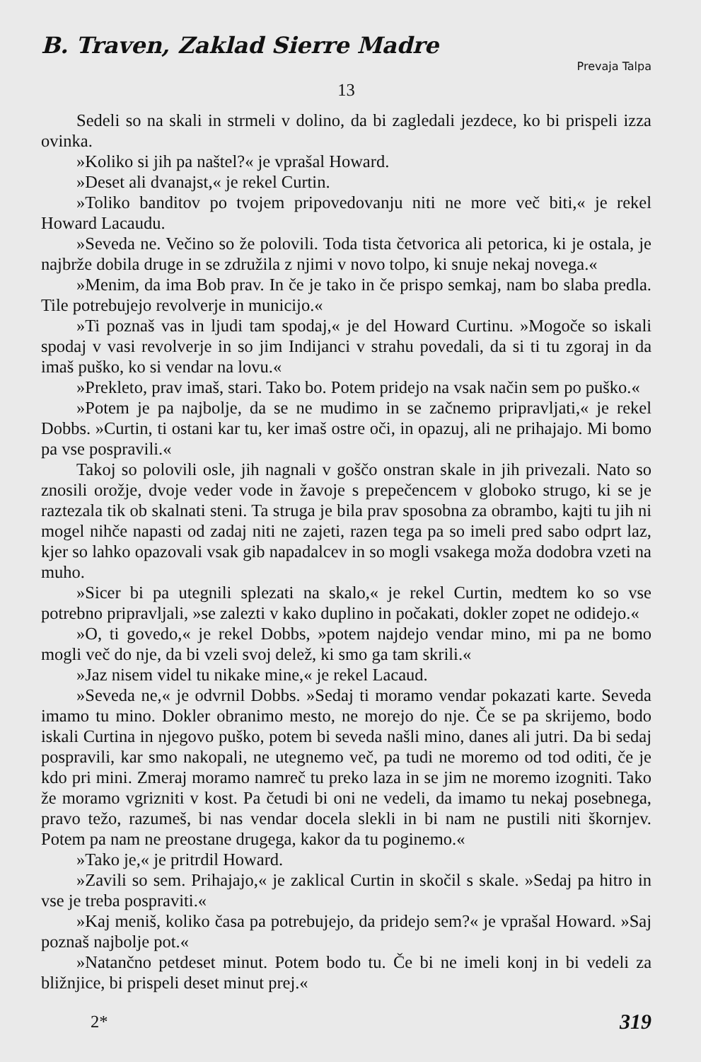B. Traven, Zaklad Sierre Madre
Prevaja Talpa
13
Sedeli so na skali in strmeli v dolino, da bi zagledali jezdece, ko bi prispeli izza ovinka.
»Koliko si jih pa naštel?« je vprašal Howard.
»Deset ali dvanajst,« je rekel Curtin.
»Toliko banditov po tvojem pripovedovanju niti ne more več biti,« je rekel Howard Lacaudu.
»Seveda ne. Večino so že polovili. Toda tista četvorica ali petorica, ki je ostala, je najbrže dobila druge in se združila z njimi v novo tolpo, ki snuje nekaj novega.«
»Menim, da ima Bob prav. In če je tako in če prispo semkaj, nam bo slaba predla. Tile potrebujejo revolverje in municijo.«
»Ti poznaš vas in ljudi tam spodaj,« je del Howard Curtinu. »Mogoče so iskali spodaj v vasi revolverje in so jim Indijanci v strahu povedali, da si ti tu zgoraj in da imaš puško, ko si vendar na lovu.«
»Prekleto, prav imaš, stari. Tako bo. Potem pridejo na vsak način sem po puško.«
»Potem je pa najbolje, da se ne mudimo in se začnemo pripravljati,« je rekel Dobbs. »Curtin, ti ostani kar tu, ker imaš ostre oči, in opazuj, ali ne prihajajo. Mi bomo pa vse pospravili.«
Takoj so polovili osle, jih nagnali v goščo onstran skale in jih privezali. Nato so znosili orožje, dvoje veder vode in žavoje s prepečencem v globoko strugo, ki se je raztezala tik ob skalnati steni. Ta struga je bila prav sposobna za obrambo, kajti tu jih ni mogel nihče napasti od zadaj niti ne zajeti, razen tega pa so imeli pred sabo odprt laz, kjer so lahko opazovali vsak gib napadalcev in so mogli vsakega moža dodobra vzeti na muho.
»Sicer bi pa utegnili splezati na skalo,« je rekel Curtin, medtem ko so vse potrebno pripravljali, »se zalezti v kako duplino in počakati, dokler zopet ne odidejo.«
»O, ti govedo,« je rekel Dobbs, »potem najdejo vendar mino, mi pa ne bomo mogli več do nje, da bi vzeli svoj delež, ki smo ga tam skrili.«
»Jaz nisem videl tu nikake mine,« je rekel Lacaud.
»Seveda ne,« je odvrnil Dobbs. »Sedaj ti moramo vendar pokazati karte. Seveda imamo tu mino. Dokler obranimo mesto, ne morejo do nje. Če se pa skrijemo, bodo iskali Curtina in njegovo puško, potem bi seveda našli mino, danes ali jutri. Da bi sedaj pospravili, kar smo nakopali, ne utegnemo več, pa tudi ne moremo od tod oditi, če je kdo pri mini. Zmeraj moramo namreč tu preko laza in se jim ne moremo izogniti. Tako že moramo vgrizniti v kost. Pa četudi bi oni ne vedeli, da imamo tu nekaj posebnega, pravo težo, razumeš, bi nas vendar docela slekli in bi nam ne pustili niti škornjev. Potem pa nam ne preostane drugega, kakor da tu poginemo.«
»Tako je,« je pritrdil Howard.
»Zavili so sem. Prihajajo,« je zaklical Curtin in skočil s skale. »Sedaj pa hitro in vse je treba pospraviti.«
»Kaj meniš, koliko časa pa potrebujejo, da pridejo sem?« je vprašal Howard. »Saj poznaš najbolje pot.«
»Natančno petdeset minut. Potem bodo tu. Če bi ne imeli konj in bi vedeli za bližnjice, bi prispeli deset minut prej.«
2* 319